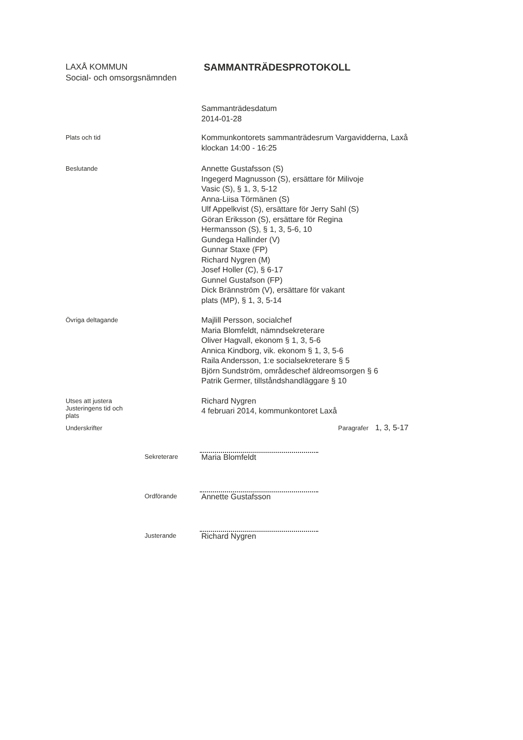LAXÅ KOMMUN
Social- och omsorgsnämnden
SAMMANTRÄDESPROTOKOLL
Sammanträdesdatum
2014-01-28
Plats och tid
Kommunkontorets sammanträdesrum Vargavidderna, Laxå
klockan 14:00 - 16:25
Beslutande
Annette Gustafsson (S)
Ingegerd Magnusson (S), ersättare för Milivoje
Vasic (S), § 1, 3, 5-12
Anna-Liisa Törmänen (S)
Ulf Appelkvist (S), ersättare för Jerry Sahl (S)
Göran Eriksson (S), ersättare för Regina
Hermansson (S), § 1, 3, 5-6, 10
Gundega Hallinder (V)
Gunnar Staxe (FP)
Richard Nygren (M)
Josef Holler (C), § 6-17
Gunnel Gustafson (FP)
Dick Brännström (V), ersättare för vakant
plats (MP), § 1, 3, 5-14
Övriga deltagande
Majlill Persson, socialchef
Maria Blomfeldt, nämndsekreterare
Oliver Hagvall, ekonom § 1, 3, 5-6
Annica Kindborg, vik. ekonom § 1, 3, 5-6
Raila Andersson, 1:e socialsekreterare § 5
Björn Sundström, områdeschef äldreomsorgen § 6
Patrik Germer, tillståndshandläggare § 10
Utses att justera
Justeringens tid och
plats
Richard Nygren
4 februari 2014, kommunkontoret Laxå
Underskrifter Paragrafer 1, 3, 5-17
Sekreterare
Maria Blomfeldt
Ordförande
Annette Gustafsson
Justerande
Richard Nygren